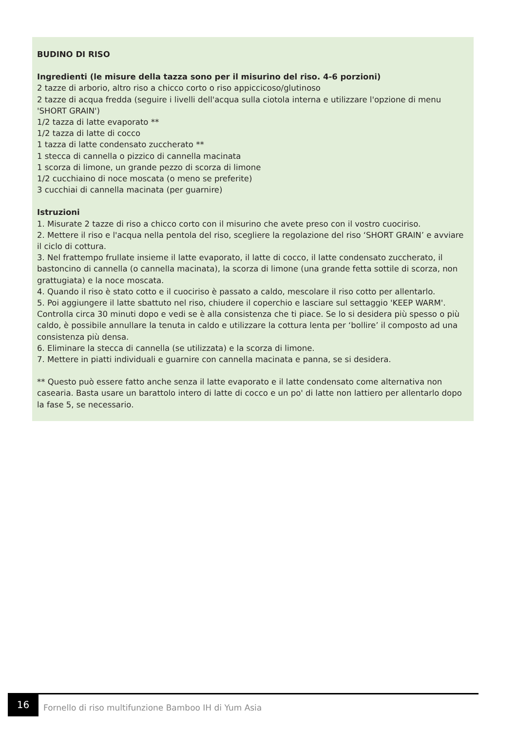BUDINO DI RISO
Ingredienti (le misure della tazza sono per il misurino del riso. 4-6 porzioni)
2 tazze di arborio, altro riso a chicco corto o riso appiccicoso/glutinoso
2 tazze di acqua fredda (seguire i livelli dell'acqua sulla ciotola interna e utilizzare l'opzione di menu 'SHORT GRAIN')
1/2 tazza di latte evaporato **
1/2 tazza di latte di cocco
1 tazza di latte condensato zuccherato **
1 stecca di cannella o pizzico di cannella macinata
1 scorza di limone, un grande pezzo di scorza di limone
1/2 cucchiaino di noce moscata (o meno se preferite)
3 cucchiai di cannella macinata (per guarnire)
Istruzioni
1. Misurate 2 tazze di riso a chicco corto con il misurino che avete preso con il vostro cuociriso.
2. Mettere il riso e l'acqua nella pentola del riso, scegliere la regolazione del riso ‘SHORT GRAIN’ e avviare il ciclo di cottura.
3. Nel frattempo frullate insieme il latte evaporato, il latte di cocco, il latte condensato zuccherato, il bastoncino di cannella (o cannella macinata), la scorza di limone (una grande fetta sottile di scorza, non grattugiata) e la noce moscata.
4. Quando il riso è stato cotto e il cuociriso è passato a caldo, mescolare il riso cotto per allentarlo.
5. Poi aggiungere il latte sbattuto nel riso, chiudere il coperchio e lasciare sul settaggio 'KEEP WARM'. Controlla circa 30 minuti dopo e vedi se è alla consistenza che ti piace. Se lo si desidera più spesso o più caldo, è possibile annullare la tenuta in caldo e utilizzare la cottura lenta per ‘bollire’ il composto ad una consistenza più densa.
6. Eliminare la stecca di cannella (se utilizzata) e la scorza di limone.
7. Mettere in piatti individuali e guarnire con cannella macinata e panna, se si desidera.
** Questo può essere fatto anche senza il latte evaporato e il latte condensato come alternativa non casearia. Basta usare un barattolo intero di latte di cocco e un po' di latte non lattiero per allentarlo dopo la fase 5, se necessario.
16
Fornello di riso multifunzione Bamboo IH di Yum Asia